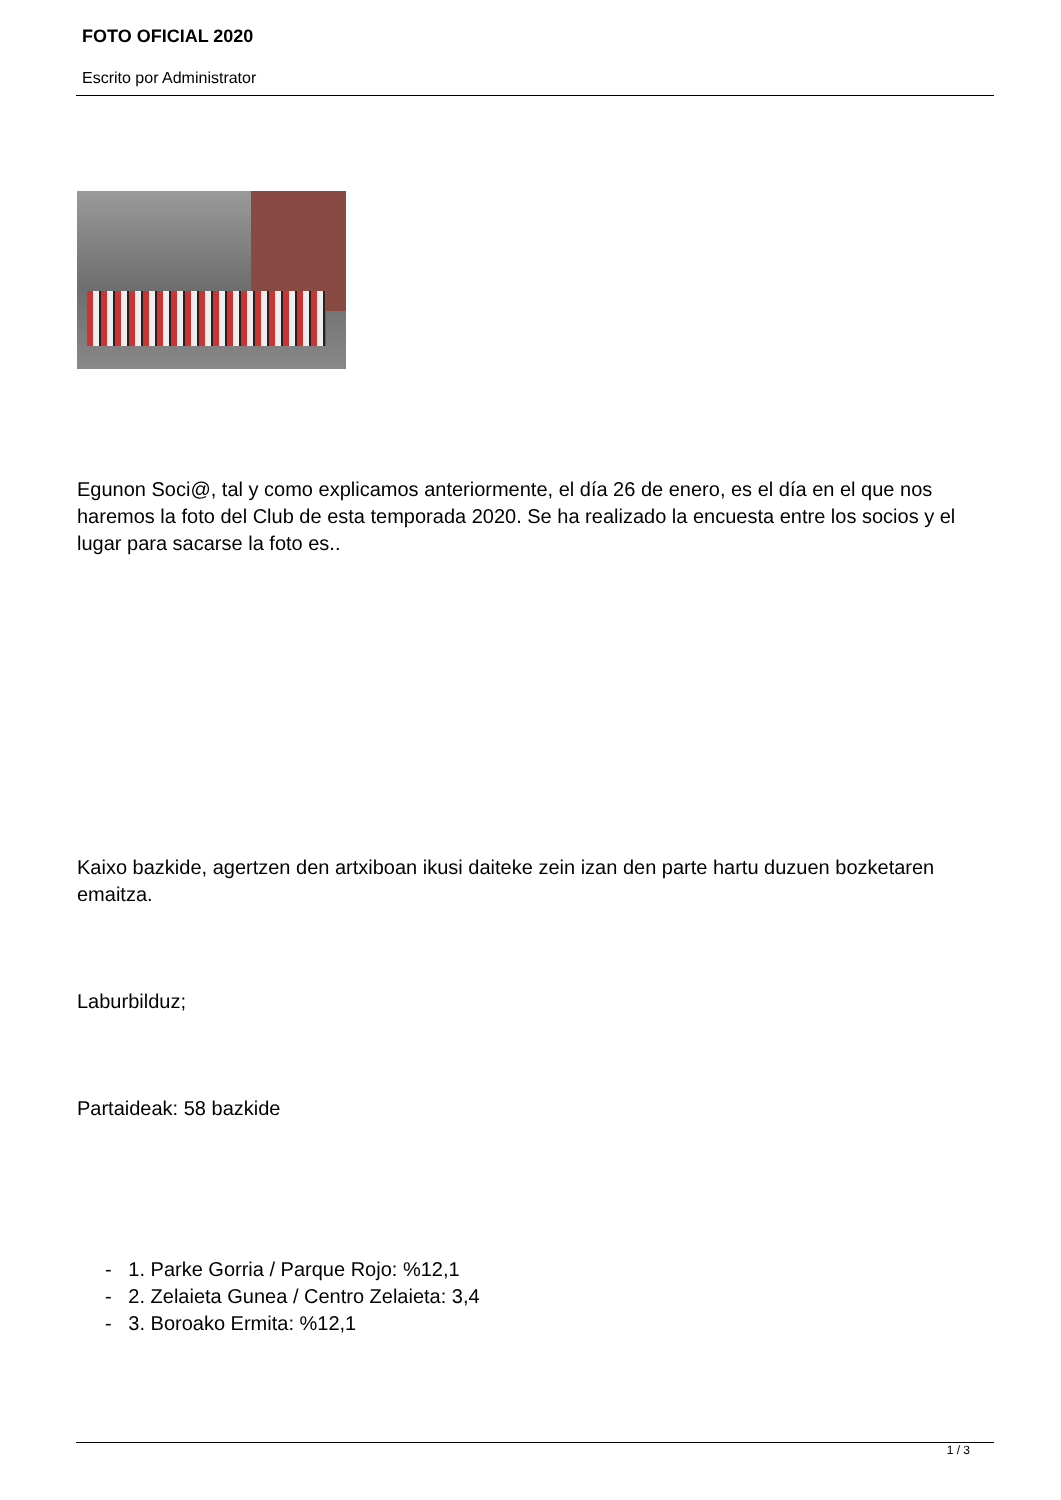FOTO OFICIAL 2020
Escrito por Administrator
Egunon Soci@, tal y como explicamos anteriormente, el día 26 de enero, es el día en el que nos haremos la foto del Club de esta temporada 2020. Se ha realizado la encuesta entre los socios y el lugar para sacarse la foto es..
Kaixo bazkide, agertzen den artxiboan ikusi daiteke zein izan den parte hartu duzuen bozketaren emaitza.
Laburbilduz;
Partaideak: 58 bazkide
- 1. Parke Gorria / Parque Rojo: %12,1
- 2. Zelaieta Gunea / Centro Zelaieta: 3,4
- 3. Boroako Ermita: %12,1
1 / 3